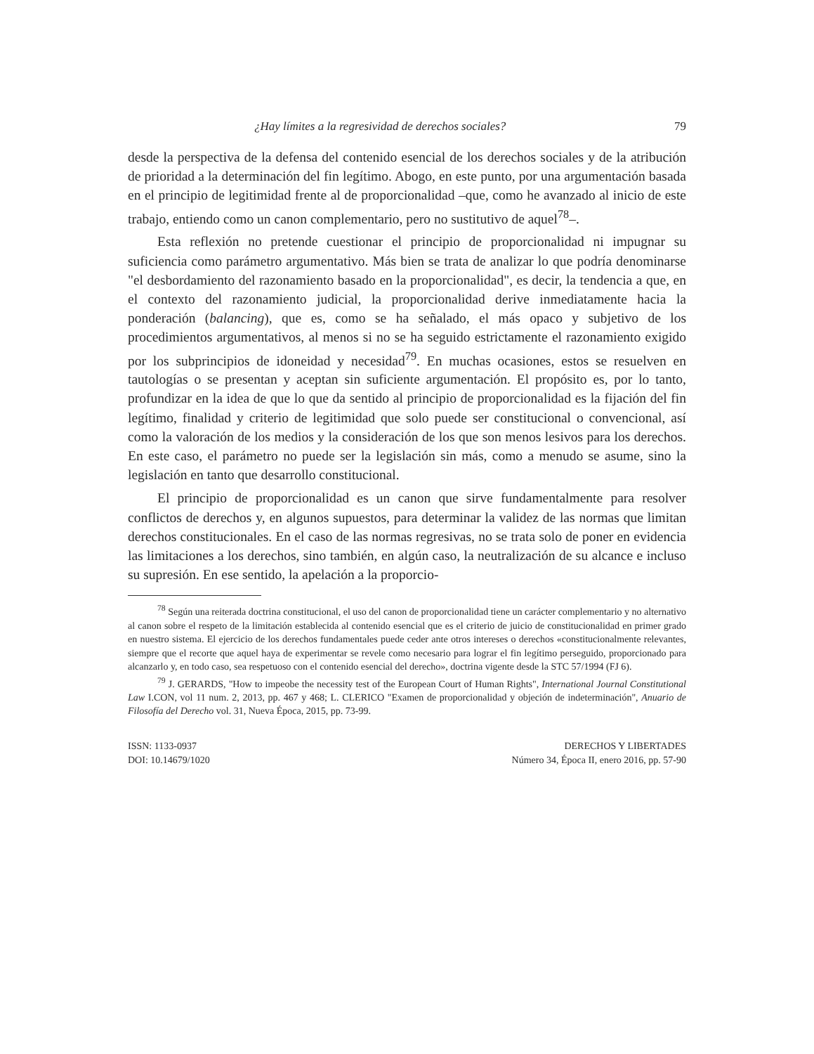¿Hay límites a la regresividad de derechos sociales? 79
desde la perspectiva de la defensa del contenido esencial de los derechos sociales y de la atribución de prioridad a la determinación del fin legítimo. Abogo, en este punto, por una argumentación basada en el principio de legitimidad frente al de proporcionalidad –que, como he avanzado al inicio de este trabajo, entiendo como un canon complementario, pero no sustitutivo de aquel<sup>78</sup>–.
Esta reflexión no pretende cuestionar el principio de proporcionalidad ni impugnar su suficiencia como parámetro argumentativo. Más bien se trata de analizar lo que podría denominarse "el desbordamiento del razonamiento basado en la proporcionalidad", es decir, la tendencia a que, en el contexto del razonamiento judicial, la proporcionalidad derive inmediatamente hacia la ponderación (balancing), que es, como se ha señalado, el más opaco y subjetivo de los procedimientos argumentativos, al menos si no se ha seguido estrictamente el razonamiento exigido por los subprincipios de idoneidad y necesidad<sup>79</sup>. En muchas ocasiones, estos se resuelven en tautologías o se presentan y aceptan sin suficiente argumentación. El propósito es, por lo tanto, profundizar en la idea de que lo que da sentido al principio de proporcionalidad es la fijación del fin legítimo, finalidad y criterio de legitimidad que solo puede ser constitucional o convencional, así como la valoración de los medios y la consideración de los que son menos lesivos para los derechos. En este caso, el parámetro no puede ser la legislación sin más, como a menudo se asume, sino la legislación en tanto que desarrollo constitucional.
El principio de proporcionalidad es un canon que sirve fundamentalmente para resolver conflictos de derechos y, en algunos supuestos, para determinar la validez de las normas que limitan derechos constitucionales. En el caso de las normas regresivas, no se trata solo de poner en evidencia las limitaciones a los derechos, sino también, en algún caso, la neutralización de su alcance e incluso su supresión. En ese sentido, la apelación a la proporcio-
<sup>78</sup> Según una reiterada doctrina constitucional, el uso del canon de proporcionalidad tiene un carácter complementario y no alternativo al canon sobre el respeto de la limitación establecida al contenido esencial que es el criterio de juicio de constitucionalidad en primer grado en nuestro sistema. El ejercicio de los derechos fundamentales puede ceder ante otros intereses o derechos «constitucionalmente relevantes, siempre que el recorte que aquel haya de experimentar se revele como necesario para lograr el fin legítimo perseguido, proporcionado para alcanzarlo y, en todo caso, sea respetuoso con el contenido esencial del derecho», doctrina vigente desde la STC 57/1994 (FJ 6).
<sup>79</sup> J. GERARDS, "How to impeobe the necessity test of the European Court of Human Rights", International Journal Constitutional Law I.CON, vol 11 num. 2, 2013, pp. 467 y 468; L. CLERICO "Examen de proporcionalidad y objeción de indeterminación", Anuario de Filosofía del Derecho vol. 31, Nueva Época, 2015, pp. 73-99.
ISSN: 1133-0937
DOI: 10.14679/1020
DERECHOS Y LIBERTADES
Número 34, Época II, enero 2016, pp. 57-90